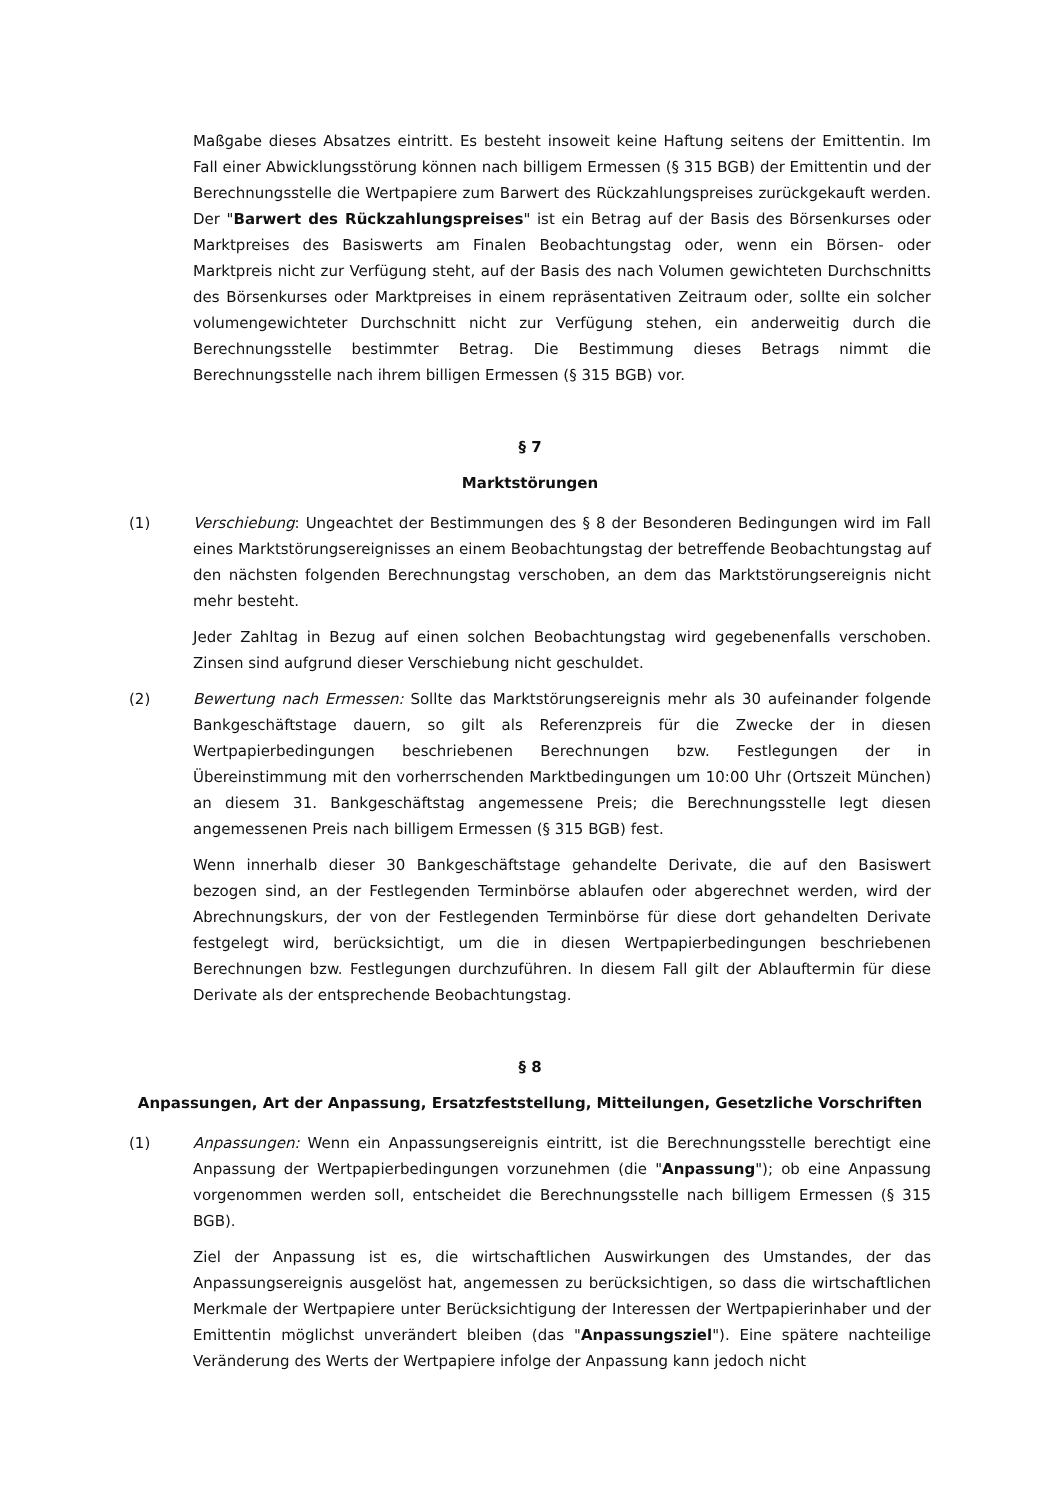Maßgabe dieses Absatzes eintritt. Es besteht insoweit keine Haftung seitens der Emittentin. Im Fall einer Abwicklungsstörung können nach billigem Ermessen (§ 315 BGB) der Emittentin und der Berechnungsstelle die Wertpapiere zum Barwert des Rückzahlungspreises zurückgekauft werden. Der "Barwert des Rückzahlungspreises" ist ein Betrag auf der Basis des Börsenkurses oder Marktpreises des Basiswerts am Finalen Beobachtungstag oder, wenn ein Börsen- oder Marktpreis nicht zur Verfügung steht, auf der Basis des nach Volumen gewichteten Durchschnitts des Börsenkurses oder Marktpreises in einem repräsentativen Zeitraum oder, sollte ein solcher volumengewichteter Durchschnitt nicht zur Verfügung stehen, ein anderweitig durch die Berechnungsstelle bestimmter Betrag. Die Bestimmung dieses Betrags nimmt die Berechnungsstelle nach ihrem billigen Ermessen (§ 315 BGB) vor.
§ 7
Marktstörungen
(1) Verschiebung: Ungeachtet der Bestimmungen des § 8 der Besonderen Bedingungen wird im Fall eines Marktstörungsereignisses an einem Beobachtungstag der betreffende Beobachtungstag auf den nächsten folgenden Berechnungstag verschoben, an dem das Marktstörungsereignis nicht mehr besteht.
Jeder Zahltag in Bezug auf einen solchen Beobachtungstag wird gegebenenfalls verschoben. Zinsen sind aufgrund dieser Verschiebung nicht geschuldet.
(2) Bewertung nach Ermessen: Sollte das Marktstörungsereignis mehr als 30 aufeinander folgende Bankgeschäftstage dauern, so gilt als Referenzpreis für die Zwecke der in diesen Wertpapierbedingungen beschriebenen Berechnungen bzw. Festlegungen der in Übereinstimmung mit den vorherrschenden Marktbedingungen um 10:00 Uhr (Ortszeit München) an diesem 31. Bankgeschäftstag angemessene Preis; die Berechnungsstelle legt diesen angemessenen Preis nach billigem Ermessen (§ 315 BGB) fest.
Wenn innerhalb dieser 30 Bankgeschäftstage gehandelte Derivate, die auf den Basiswert bezogen sind, an der Festlegenden Terminbörse ablaufen oder abgerechnet werden, wird der Abrechnungskurs, der von der Festlegenden Terminbörse für diese dort gehandelten Derivate festgelegt wird, berücksichtigt, um die in diesen Wertpapierbedingungen beschriebenen Berechnungen bzw. Festlegungen durchzuführen. In diesem Fall gilt der Ablauftermin für diese Derivate als der entsprechende Beobachtungstag.
§ 8
Anpassungen, Art der Anpassung, Ersatzfeststellung, Mitteilungen, Gesetzliche Vorschriften
(1) Anpassungen: Wenn ein Anpassungsereignis eintritt, ist die Berechnungsstelle berechtigt eine Anpassung der Wertpapierbedingungen vorzunehmen (die "Anpassung"); ob eine Anpassung vorgenommen werden soll, entscheidet die Berechnungsstelle nach billigem Ermessen (§ 315 BGB).
Ziel der Anpassung ist es, die wirtschaftlichen Auswirkungen des Umstandes, der das Anpassungsereignis ausgelöst hat, angemessen zu berücksichtigen, so dass die wirtschaftlichen Merkmale der Wertpapiere unter Berücksichtigung der Interessen der Wertpapierinhaber und der Emittentin möglichst unverändert bleiben (das "Anpassungsziel"). Eine spätere nachteilige Veränderung des Werts der Wertpapiere infolge der Anpassung kann jedoch nicht